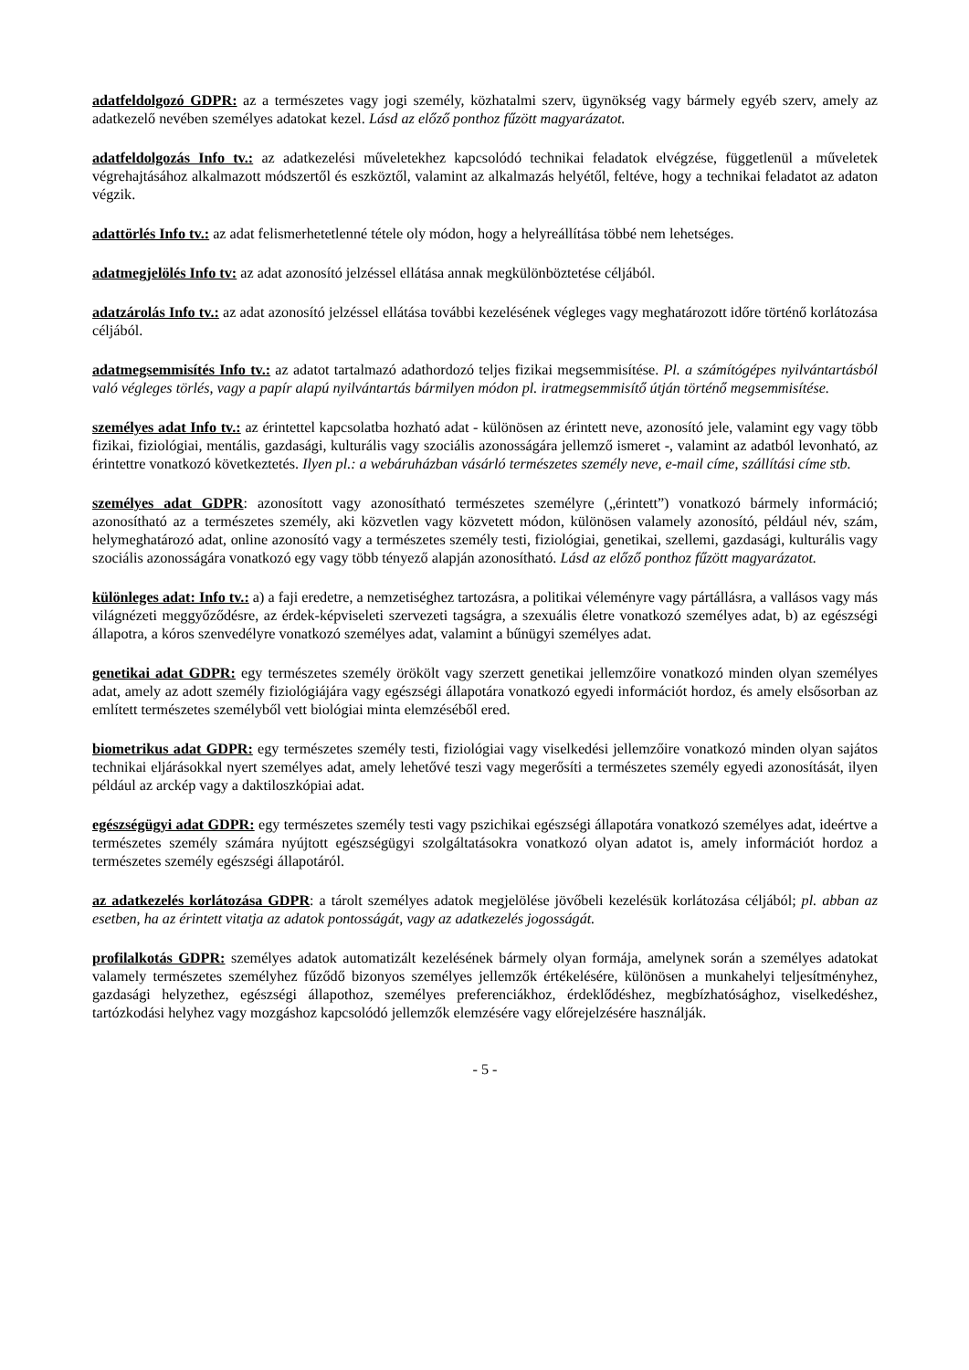adatfeldolgozó GDPR: az a természetes vagy jogi személy, közhatalmi szerv, ügynökség vagy bármely egyéb szerv, amely az adatkezelő nevében személyes adatokat kezel. Lásd az előző ponthoz fűzött magyarázatot.
adatfeldolgozás Info tv.: az adatkezelési műveletekhez kapcsolódó technikai feladatok elvégzése, függetlenül a műveletek végrehajtásához alkalmazott módszertől és eszköztől, valamint az alkalmazás helyétől, feltéve, hogy a technikai feladatot az adaton végzik.
adattörlés Info tv.: az adat felismerhetetlenné tétele oly módon, hogy a helyreállítása többé nem lehetséges.
adatmegjelölés Info tv: az adat azonosító jelzéssel ellátása annak megkülönböztetése céljából.
adatzárolás Info tv.: az adat azonosító jelzéssel ellátása további kezelésének végleges vagy meghatározott időre történő korlátozása céljából.
adatmegsemmisítés Info tv.: az adatot tartalmazó adathordozó teljes fizikai megsemmisítése. Pl. a számítógépes nyilvántartásból való végleges törlés, vagy a papír alapú nyilvántartás bármilyen módon pl. iratmegsemmisítő útján történő megsemmisítése.
személyes adat Info tv.: az érintettel kapcsolatba hozható adat - különösen az érintett neve, azonosító jele, valamint egy vagy több fizikai, fiziológiai, mentális, gazdasági, kulturális vagy szociális azonosságára jellemző ismeret -, valamint az adatból levonható, az érintettre vonatkozó következtetés. Ilyen pl.: a webáruházban vásárló természetes személy neve, e-mail címe, szállítási címe stb.
személyes adat GDPR: azonosított vagy azonosítható természetes személyre („érintett”) vonatkozó bármely információ; azonosítható az a természetes személy, aki közvetlen vagy közvetett módon, különösen valamely azonosító, például név, szám, helymeghatározó adat, online azonosító vagy a természetes személy testi, fiziológiai, genetikai, szellemi, gazdasági, kulturális vagy szociális azonosságára vonatkozó egy vagy több tényező alapján azonosítható. Lásd az előző ponthoz fűzött magyarázatot.
különleges adat: Info tv.: a) a faji eredetre, a nemzetiséghez tartozásra, a politikai véleményre vagy pártállásra, a vallásos vagy más világnézeti meggyőződésre, az érdek-képviseleti szervezeti tagságra, a szexuális életre vonatkozó személyes adat, b) az egészségi állapotra, a kóros szenvedélyre vonatkozó személyes adat, valamint a bűnügyi személyes adat.
genetikai adat GDPR: egy természetes személy örökölt vagy szerzett genetikai jellemzőire vonatkozó minden olyan személyes adat, amely az adott személy fiziológiájára vagy egészségi állapotára vonatkozó egyedi információt hordoz, és amely elsősorban az említett természetes személyből vett biológiai minta elemzéséből ered.
biometrikus adat GDPR: egy természetes személy testi, fiziológiai vagy viselkedési jellemzőire vonatkozó minden olyan sajátos technikai eljárásokkal nyert személyes adat, amely lehetővé teszi vagy megerősíti a természetes személy egyedi azonosítását, ilyen például az arckép vagy a daktiloszkópiai adat.
egészségügyi adat GDPR: egy természetes személy testi vagy pszichikai egészségi állapotára vonatkozó személyes adat, ideértve a természetes személy számára nyújtott egészségügyi szolgáltatásokra vonatkozó olyan adatot is, amely információt hordoz a természetes személy egészségi állapotáról.
az adatkezelés korlátozása GDPR: a tárolt személyes adatok megjelölése jövőbeli kezelésük korlátozása céljából; pl. abban az esetben, ha az érintett vitatja az adatok pontosságát, vagy az adatkezelés jogosságát.
profilalkotás GDPR: személyes adatok automatizált kezelésének bármely olyan formája, amelynek során a személyes adatokat valamely természetes személyhez fűződő bizonyos személyes jellemzők értékelésére, különösen a munkahelyi teljesítményhez, gazdasági helyzethez, egészségi állapothoz, személyes preferenciákhoz, érdeklődéshez, megbízhatósághoz, viselkedéshez, tartózkodási helyhez vagy mozgáshoz kapcsolódó jellemzők elemzésére vagy előrejelzésére használják.
- 5 -